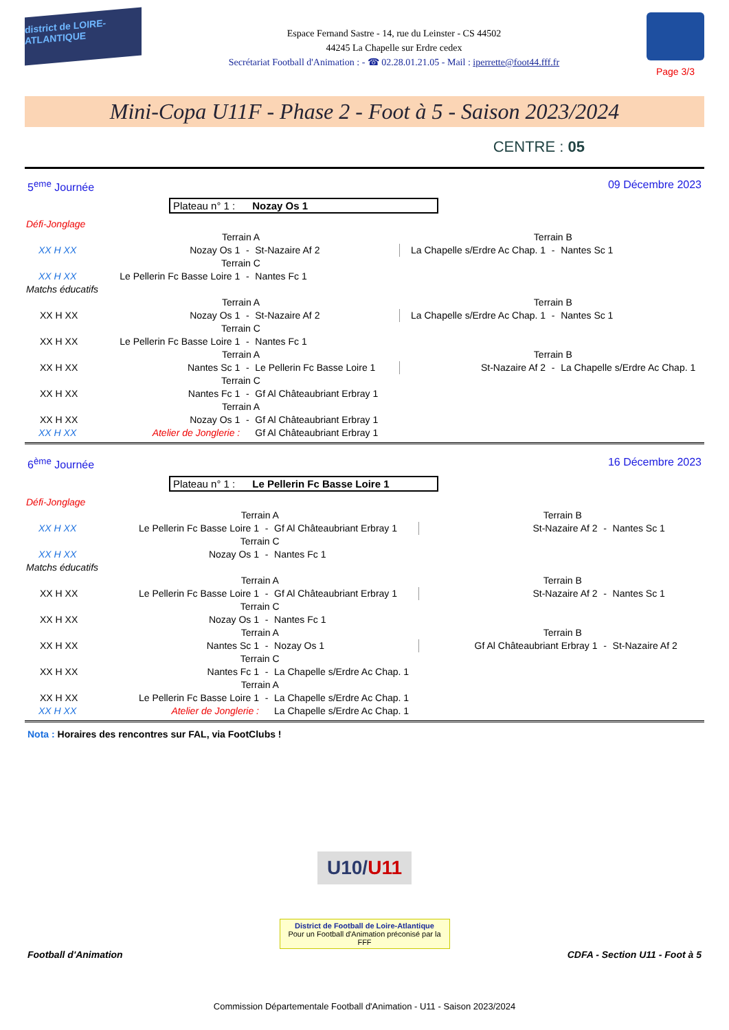district de LOIRE-ATLANTIQUE
Espace Fernand Sastre - 14, rue du Leinster - CS 44502
44245 La Chapelle sur Erdre cedex
Secrétariat Football d'Animation : - ☎ 02.28.01.21.05 - Mail : iperrette@foot44.fff.fr
Page 3/3
Mini-Copa U11F - Phase 2 - Foot à 5 - Saison 2023/2024
CENTRE : 05
5<sup>eme</sup> Journée 09 Décembre 2023
Plateau n° 1 : Nozay Os 1
| Défi-Jonglage | | | | | | |
| | Terrain A | | | Terrain B | | |
| XX H XX | Nozay Os 1 | - | St-Nazaire Af 2 | La Chapelle s/Erdre Ac Chap. 1 | - | Nantes Sc 1 |
| | Terrain C | | | | | |
| XX H XX | Le Pellerin Fc Basse Loire 1 | - | Nantes Fc 1 | | | |
| Matchs éducatifs | | | | | | |
| | Terrain A | | | Terrain B | | |
| XX H XX | Nozay Os 1 | - | St-Nazaire Af 2 | La Chapelle s/Erdre Ac Chap. 1 | - | Nantes Sc 1 |
| | Terrain C | | | | | |
| XX H XX | Le Pellerin Fc Basse Loire 1 | - | Nantes Fc 1 | | | |
| | Terrain A | | | Terrain B | | |
| XX H XX | Nantes Sc 1 | - | Le Pellerin Fc Basse Loire 1 | St-Nazaire Af 2 | - | La Chapelle s/Erdre Ac Chap. 1 |
| | Terrain C | | | | | |
| XX H XX | Nantes Fc 1 | - | Gf Al Châteaubriant Erbray 1 | | | |
| | Terrain A | | | | | |
| XX H XX | Nozay Os 1 | - | Gf Al Châteaubriant Erbray 1 | | | |
| XX H XX | Atelier de Jonglerie : | | Gf Al Châteaubriant Erbray 1 | | | |
6<sup>ème</sup> Journée 16 Décembre 2023
Plateau n° 1 : Le Pellerin Fc Basse Loire 1
| Défi-Jonglage | | | | | | |
| | Terrain A | | | Terrain B | | |
| XX H XX | Le Pellerin Fc Basse Loire 1 | - | Gf Al Châteaubriant Erbray 1 | St-Nazaire Af 2 | - | Nantes Sc 1 |
| | Terrain C | | | | | |
| XX H XX | Nozay Os 1 | - | Nantes Fc 1 | | | |
| Matchs éducatifs | | | | | | |
| | Terrain A | | | Terrain B | | |
| XX H XX | Le Pellerin Fc Basse Loire 1 | - | Gf Al Châteaubriant Erbray 1 | St-Nazaire Af 2 | - | Nantes Sc 1 |
| | Terrain C | | | | | |
| XX H XX | Nozay Os 1 | - | Nantes Fc 1 | | | |
| | Terrain A | | | Terrain B | | |
| XX H XX | Nantes Sc 1 | - | Nozay Os 1 | Gf Al Châteaubriant Erbray 1 | - | St-Nazaire Af 2 |
| | Terrain C | | | | | |
| XX H XX | Nantes Fc 1 | - | La Chapelle s/Erdre Ac Chap. 1 | | | |
| | Terrain A | | | | | |
| XX H XX | Le Pellerin Fc Basse Loire 1 | - | La Chapelle s/Erdre Ac Chap. 1 | | | |
| XX H XX | Atelier de Jonglerie : | | La Chapelle s/Erdre Ac Chap. 1 | | | |
Nota : Horaires des rencontres sur FAL, via FootClubs !
U10/U11
District de Football de Loire-Atlantique
Pour un Football d'Animation préconisé par la FFF
Football d'Animation CDFA - Section U11 - Foot à 5
Commission Départementale Football d'Animation - U11 - Saison 2023/2024